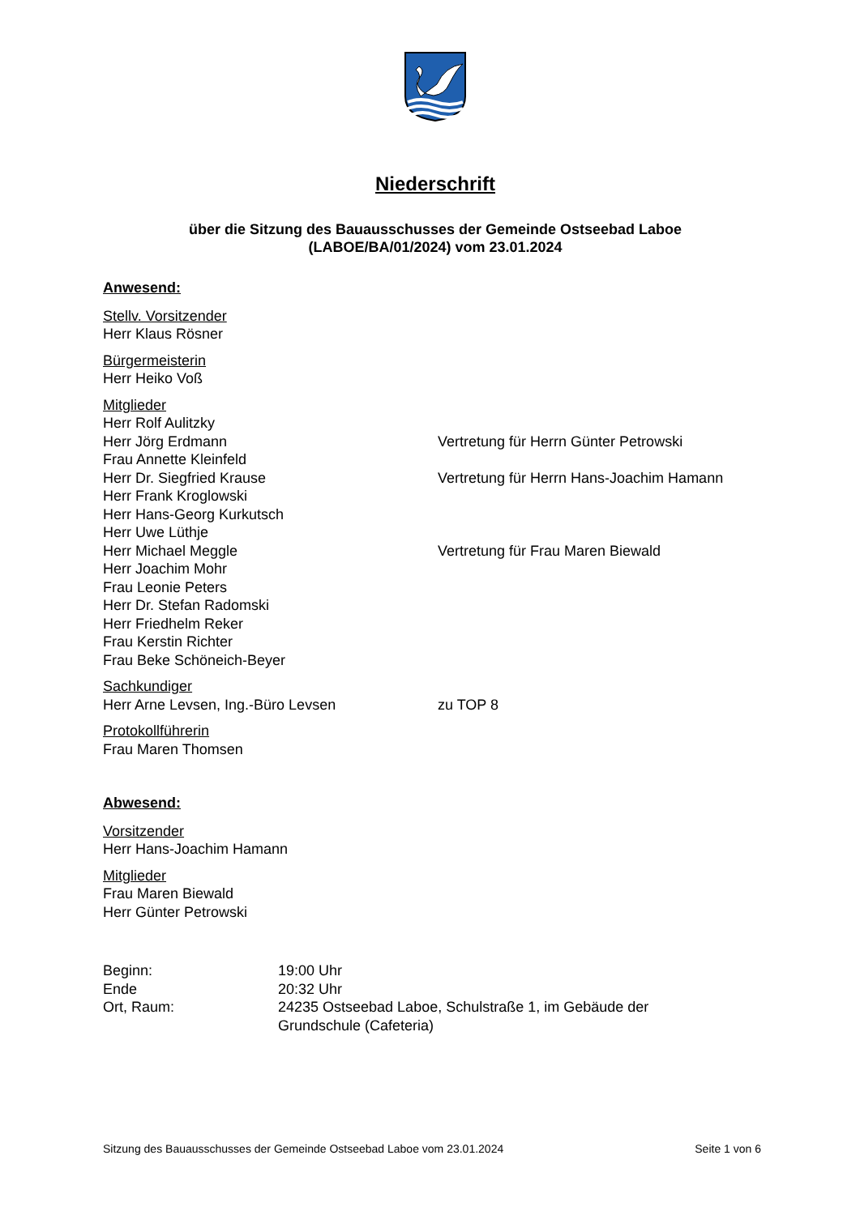Niederschrift
über die Sitzung des Bauausschusses der Gemeinde Ostseebad Laboe
(LABOE/BA/01/2024) vom 23.01.2024
Anwesend:
Stellv. Vorsitzender
Herr Klaus Rösner
Bürgermeisterin
Herr Heiko Voß
Mitglieder
Herr Rolf Aulitzky
Herr Jörg Erdmann Vertretung für Herrn Günter Petrowski
Frau Annette Kleinfeld
Herr Dr. Siegfried Krause Vertretung für Herrn Hans-Joachim Hamann
Herr Frank Kroglowski
Herr Hans-Georg Kurkutsch
Herr Uwe Lüthje
Herr Michael Meggle Vertretung für Frau Maren Biewald
Herr Joachim Mohr
Frau Leonie Peters
Herr Dr. Stefan Radomski
Herr Friedhelm Reker
Frau Kerstin Richter
Frau Beke Schöneich-Beyer
Sachkundiger
Herr Arne Levsen, Ing.-Büro Levsen zu TOP 8
Protokollführerin
Frau Maren Thomsen
Abwesend:
Vorsitzender
Herr Hans-Joachim Hamann
Mitglieder
Frau Maren Biewald
Herr Günter Petrowski
Beginn: 19:00 Uhr
Ende 20:32 Uhr
Ort, Raum: 24235 Ostseebad Laboe, Schulstraße 1, im Gebäude der
Grundschule (Cafeteria)
Sitzung des Bauausschusses der Gemeinde Ostseebad Laboe vom 23.01.2024 Seite 1 von 6